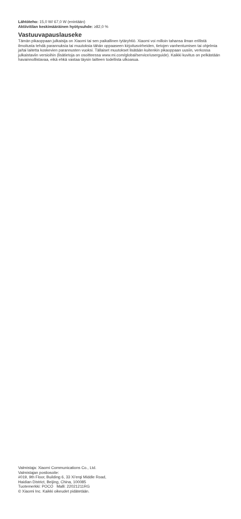Lähtöteho: 15,0 W/ 67,0 W (enintään)
Aktiivitilan keskimääräinen hyötysuhde: ≥82,0 %
Vastuuvapauslauseke
Tämän pikaoppaan julkaisija on Xiaomi tai sen paikallinen tytäryhtiö. Xiaomi voi milloin tahansa ilman erillistä ilmoitusta tehdä parannuksia tai muutoksia tähän oppaaseen kirjoitusvirheiden, tietojen vanhentumisen tai ohjelmia ja/tai laitetta koskevien parannusten vuoksi. Tällaiset muutokset lisätään kuitenkin pikaoppaan uusiin, verkossa julkaistaviin versioihin (lisätietoja on osoitteessa www.mi.com/global/service/userguide). Kaikki kuvitus on pelkästään havainnollistavaa, eikä ehkä vastaa täysin laitteen todellista ulkoasua.
Valmistaja: Xiaomi Communications Co., Ltd.
Valmistajan postiosoite:
#019, 9th Floor, Building 6, 33 Xi'erqi Middle Road,
Haidian District, Beijing, China, 100085
Tuotemerkki: POCO Malli: 22021211RG
© Xiaomi Inc. Kaikki oikeudet pidätetään.